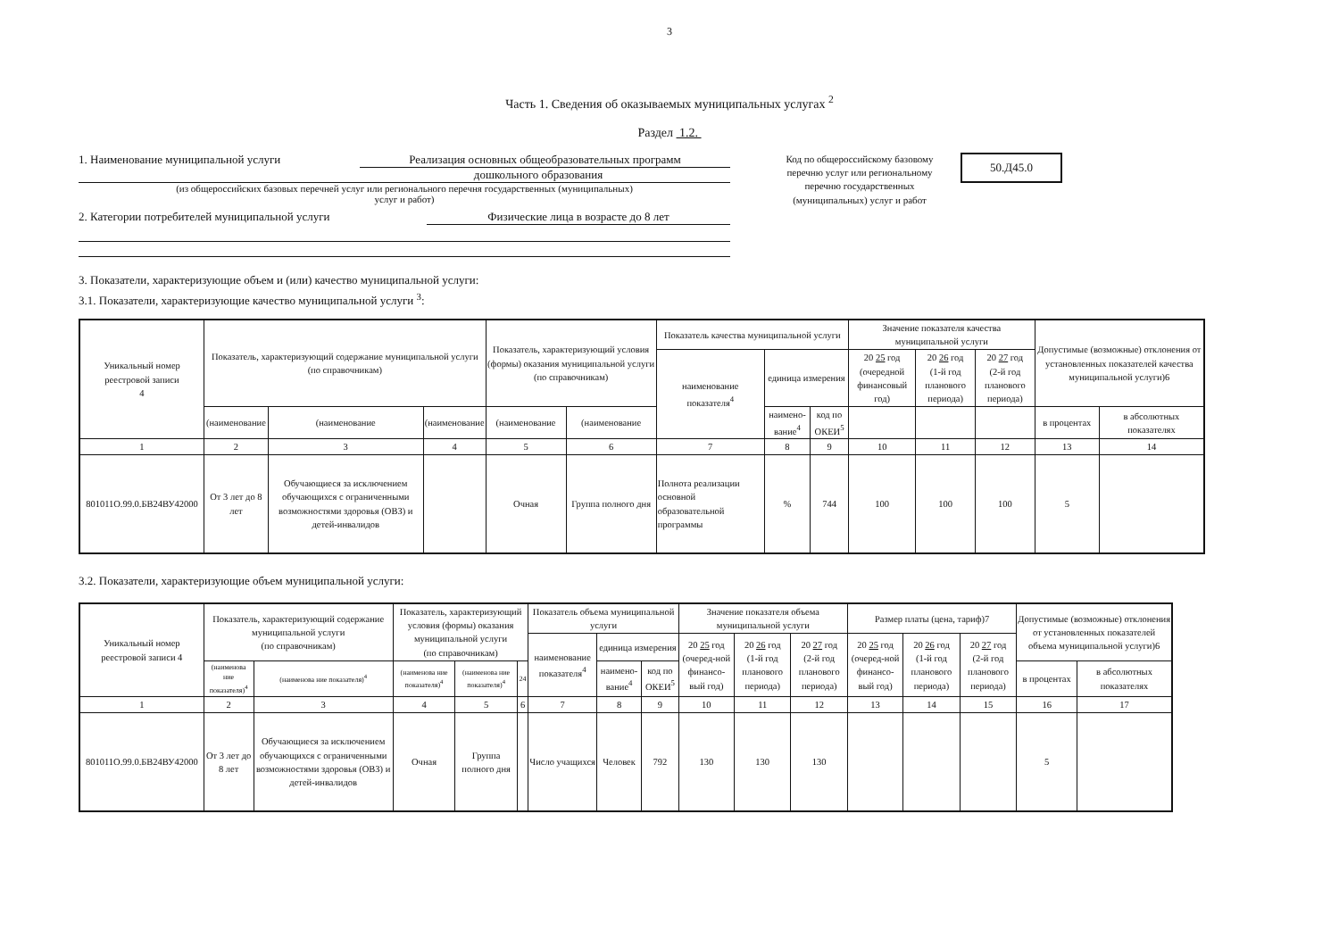3
Часть 1. Сведения об оказываемых муниципальных услугах <sup>2</sup>
Раздел 1.2.
1. Наименование муниципальной услуги Реализация основных общеобразовательных программ
дошкольного образования
(из общероссийских базовых перечней услуг или регионального перечня государственных (муниципальных)
услуг и работ)
2. Категории потребителей муниципальной услуги Физические лица в возрасте до 8 лет
Код по общероссийскому базовому перечню услуг или региональному перечню государственных (муниципальных) услуг и работ
50.Д45.0
3. Показатели, характеризующие объем и (или) качество муниципальной услуги:
3.1. Показатели, характеризующие качество муниципальной услуги <sup>3</sup>:
| Уникальный номер реестровой записи 4 | Показатель, характеризующий содержание муниципальной услуги (по справочникам) | | | Показатель, характеризующий условия (формы) оказания муниципальной услуги (по справочникам) | | Показатель качества муниципальной услуги | | | Значение показателя качества муниципальной услуги | | | Допустимые (возможные) отклонения от установленных показателей качества муниципальной услуги)6 | |
| --- | --- | --- | --- | --- | --- | --- | --- | --- | --- | --- | --- | --- | --- |
| | | | | | | наименование показателя<sup>4</sup> | единица измерения | | 20 25 год (очередной финансовый год) | 20 26 год (1-й год планового периода) | 20 27 год (2-й год планового периода) | | |
| | (наименование | (наименование | (наименование | (наименование | (наименование | | наимено-вание<sup>4</sup> | код по ОКЕИ<sup>5</sup> | | | | в процентах | в абсолютных показателях |
| 1 | 2 | 3 | 4 | 5 | 6 | 7 | 8 | 9 | 10 | 11 | 12 | 13 | 14 |
| 801011О.99.0.БВ24ВУ42000 | От 3 лет до 8 лет | Обучающиеся за исключением обучающихся с ограниченными возможностями здоровья (ОВЗ) и детей-инвалидов | | Очная | Группа полного дня | Полнота реализации основной образовательной программы | % | 744 | 100 | 100 | 100 | 5 | |
3.2. Показатели, характеризующие объем муниципальной услуги:
| Уникальный номер реестровой записи 4 | Показатель, характеризующий содержание муниципальной услуги (по справочникам) | | Показатель, характеризующий условия (формы) оказания муниципальной услуги (по справочникам) | | | Показатель объема муниципальной услуги | | | Значение показателя объема муниципальной услуги | | | Размер платы (цена, тариф)7 | | | Допустимые (возможные) отклонения от установленных показателей объема муниципальной услуги)6 | |
| --- | --- | --- | --- | --- | --- | --- | --- | --- | --- | --- | --- | --- | --- | --- | --- | --- |
| | | | | | | наименование показателя<sup>4</sup> | единица измерения | | 20 25 год (очеред-ной финансо-вый год) | 20 26 год (1-й год планового периода) | 20 27 год (2-й год планового периода) | 20 25 год (очеред-ной финансо-вый год) | 20 26 год (1-й год планового периода) | 20 27 год (2-й год планового периода) | | |
| | (наименова ние показателя)<sup>4</sup> | (наименова ние показателя)<sup>4</sup> | (наименова ние показателя)<sup>4</sup> | (наименова ние показателя)<sup>4</sup> | 24 | | наимено-вание<sup>4</sup> | код по ОКЕИ<sup>5</sup> | | | | | | | в процентах | в абсолютных показателях |
| 1 | 2 | 3 | 4 | 5 | 6 | 7 | 8 | 9 | 10 | 11 | 12 | 13 | 14 | 15 | 16 | 17 |
| 801011О.99.0.БВ24ВУ42000 | От 3 лет до 8 лет | Обучающиеся за исключением обучающихся с ограниченными возможностями здоровья (ОВЗ) и детей-инвалидов | Очная | Группа полного дня | | Число учащихся | Человек | 792 | 130 | 130 | 130 | | | | 5 | |